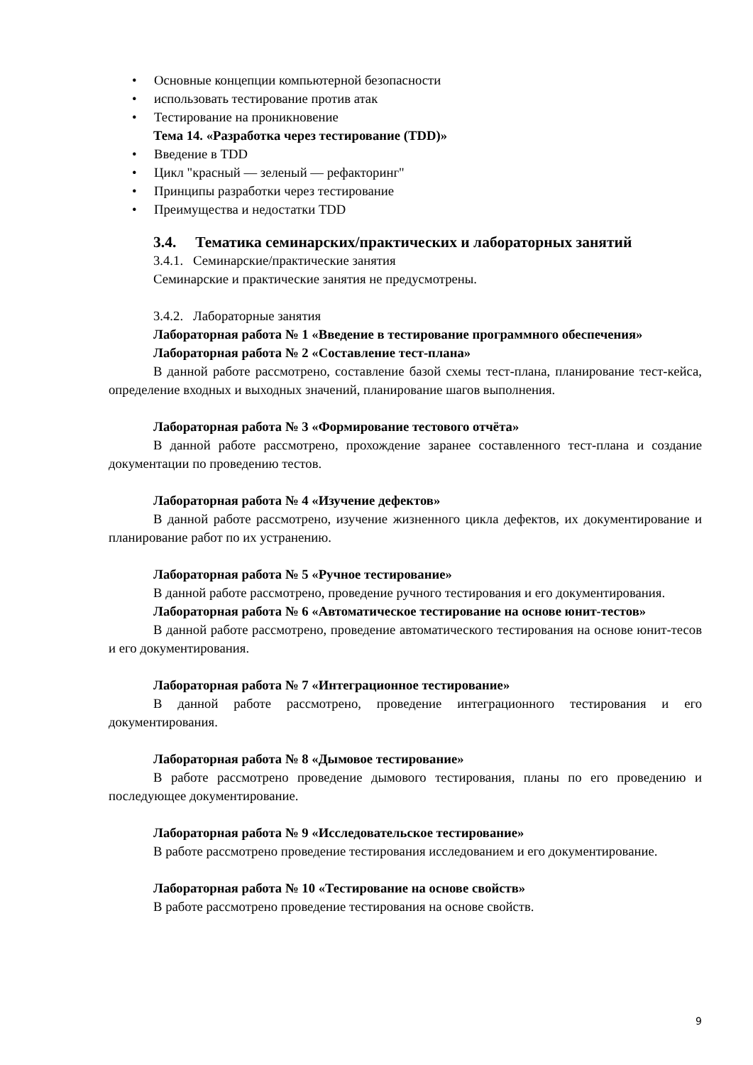• Основные концепции компьютерной безопасности
• использовать тестирование против атак
• Тестирование на проникновение
Тема 14. «Разработка через тестирование (TDD)»
• Введение в TDD
• Цикл "красный — зеленый — рефакторинг"
• Принципы разработки через тестирование
• Преимущества и недостатки TDD
3.4. Тематика семинарских/практических и лабораторных занятий
3.4.1. Семинарские/практические занятия
Семинарские и практические занятия не предусмотрены.
3.4.2. Лабораторные занятия
Лабораторная работа № 1 «Введение в тестирование программного обеспечения»
Лабораторная работа № 2 «Составление тест-плана»
В данной работе рассмотрено, составление базой схемы тест-плана, планирование тест-кейса, определение входных и выходных значений, планирование шагов выполнения.
Лабораторная работа № 3 «Формирование тестового отчёта»
В данной работе рассмотрено, прохождение заранее составленного тест-плана и создание документации по проведению тестов.
Лабораторная работа № 4 «Изучение дефектов»
В данной работе рассмотрено, изучение жизненного цикла дефектов, их документирование и планирование работ по их устранению.
Лабораторная работа № 5 «Ручное тестирование»
В данной работе рассмотрено, проведение ручного тестирования и его документирования.
Лабораторная работа № 6 «Автоматическое тестирование на основе юнит-тестов»
В данной работе рассмотрено, проведение автоматического тестирования на основе юнит-тесов и его документирования.
Лабораторная работа № 7 «Интеграционное тестирование»
В данной работе рассмотрено, проведение интеграционного тестирования и его документирования.
Лабораторная работа № 8 «Дымовое тестирование»
В работе рассмотрено проведение дымового тестирования, планы по его проведению и последующее документирование.
Лабораторная работа № 9 «Исследовательское тестирование»
В работе рассмотрено проведение тестирования исследованием и его документирование.
Лабораторная работа № 10 «Тестирование на основе свойств»
В работе рассмотрено проведение тестирования на основе свойств.
9